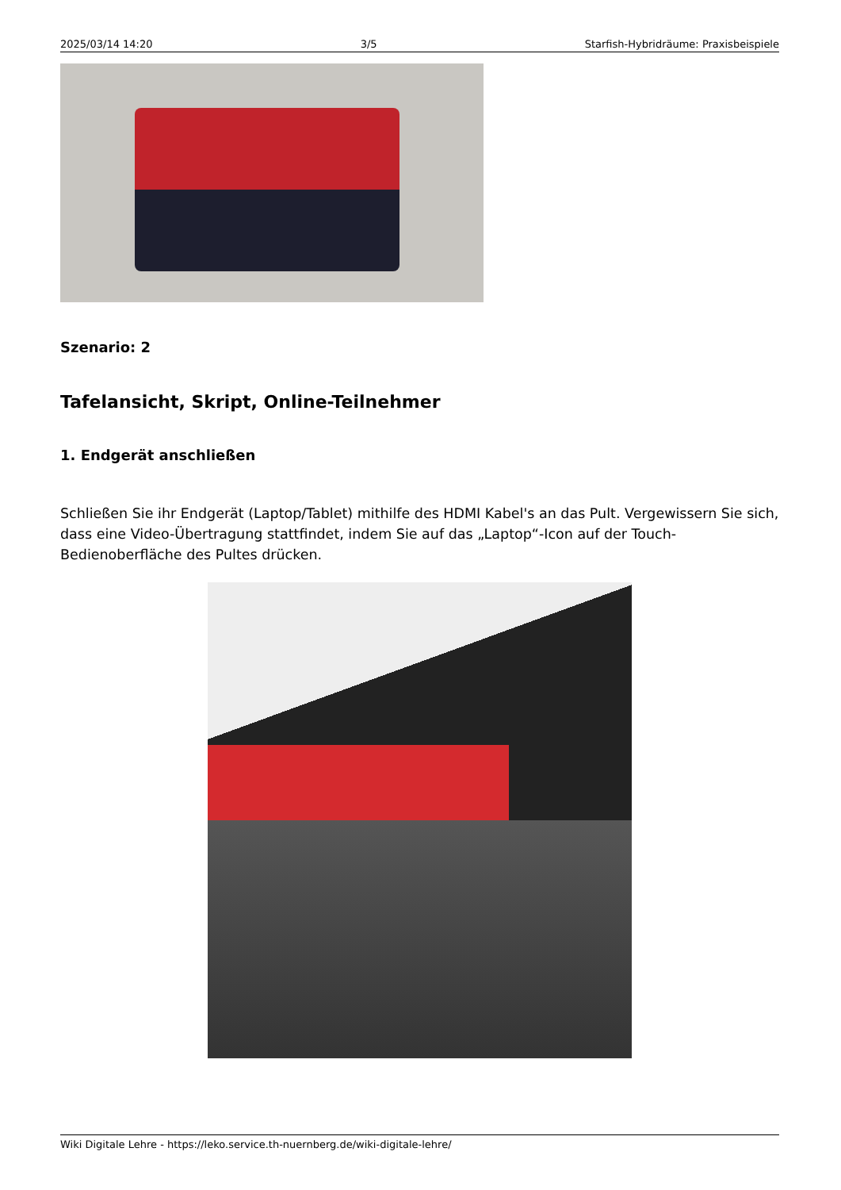2025/03/14 14:20 3/5 Starfish-Hybridräume: Praxisbeispiele
Szenario: 2
Tafelansicht, Skript, Online-Teilnehmer
1. Endgerät anschließen
Schließen Sie ihr Endgerät (Laptop/Tablet) mithilfe des HDMI Kabel's an das Pult. Vergewissern Sie sich, dass eine Video-Übertragung stattfindet, indem Sie auf das „Laptop“-Icon auf der Touch-Bedienoberfläche des Pultes drücken.
Wiki Digitale Lehre - https://leko.service.th-nuernberg.de/wiki-digitale-lehre/